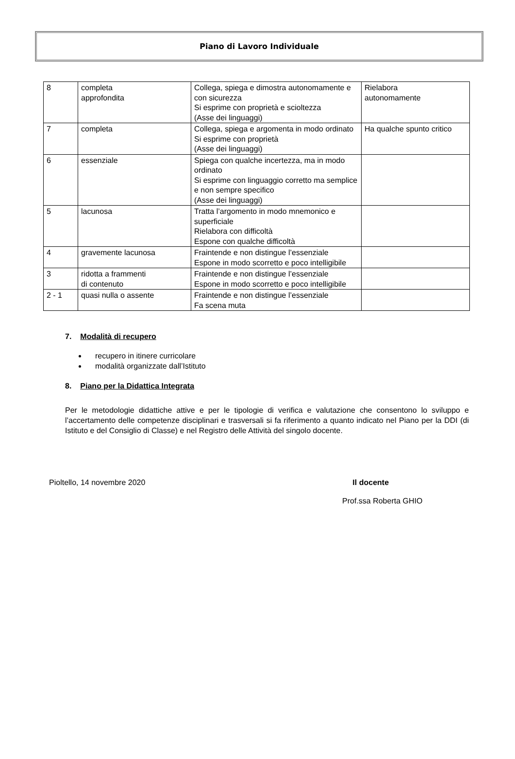Piano di Lavoro Individuale
| 8 | completa approfondita | Collega, spiega e dimostra autonomamente e con sicurezza Si esprime con proprietà e scioltezza (Asse dei linguaggi) | Rielabora autonomamente |
| 7 | completa | Collega, spiega e argomenta in modo ordinato Si esprime con proprietà (Asse dei linguaggi) | Ha qualche spunto critico |
| 6 | essenziale | Spiega con qualche incertezza, ma in modo ordinato Si esprime con linguaggio corretto ma semplice e non sempre specifico (Asse dei linguaggi) | |
| 5 | lacunosa | Tratta l’argomento in modo mnemonico e superficiale Rielabora con difficoltà Espone con qualche difficoltà | |
| 4 | gravemente lacunosa | Fraintende e non distingue l’essenziale Espone in modo scorretto e poco intelligibile | |
| 3 | ridotta a frammenti di contenuto | Fraintende e non distingue l’essenziale Espone in modo scorretto e poco intelligibile | |
| 2 - 1 | quasi nulla o assente | Fraintende e non distingue l’essenziale Fa scena muta | |
7. Modalità di recupero
recupero in itinere curricolare
modalità organizzate dall’Istituto
8. Piano per la Didattica Integrata
Per le metodologie didattiche attive e per le tipologie di verifica e valutazione che consentono lo sviluppo e l’accertamento delle competenze disciplinari e trasversali si fa riferimento a quanto indicato nel Piano per la DDI (di Istituto e del Consiglio di Classe) e nel Registro delle Attività del singolo docente.
Pioltello, 14 novembre 2020 Il docente
Prof.ssa Roberta GHIO